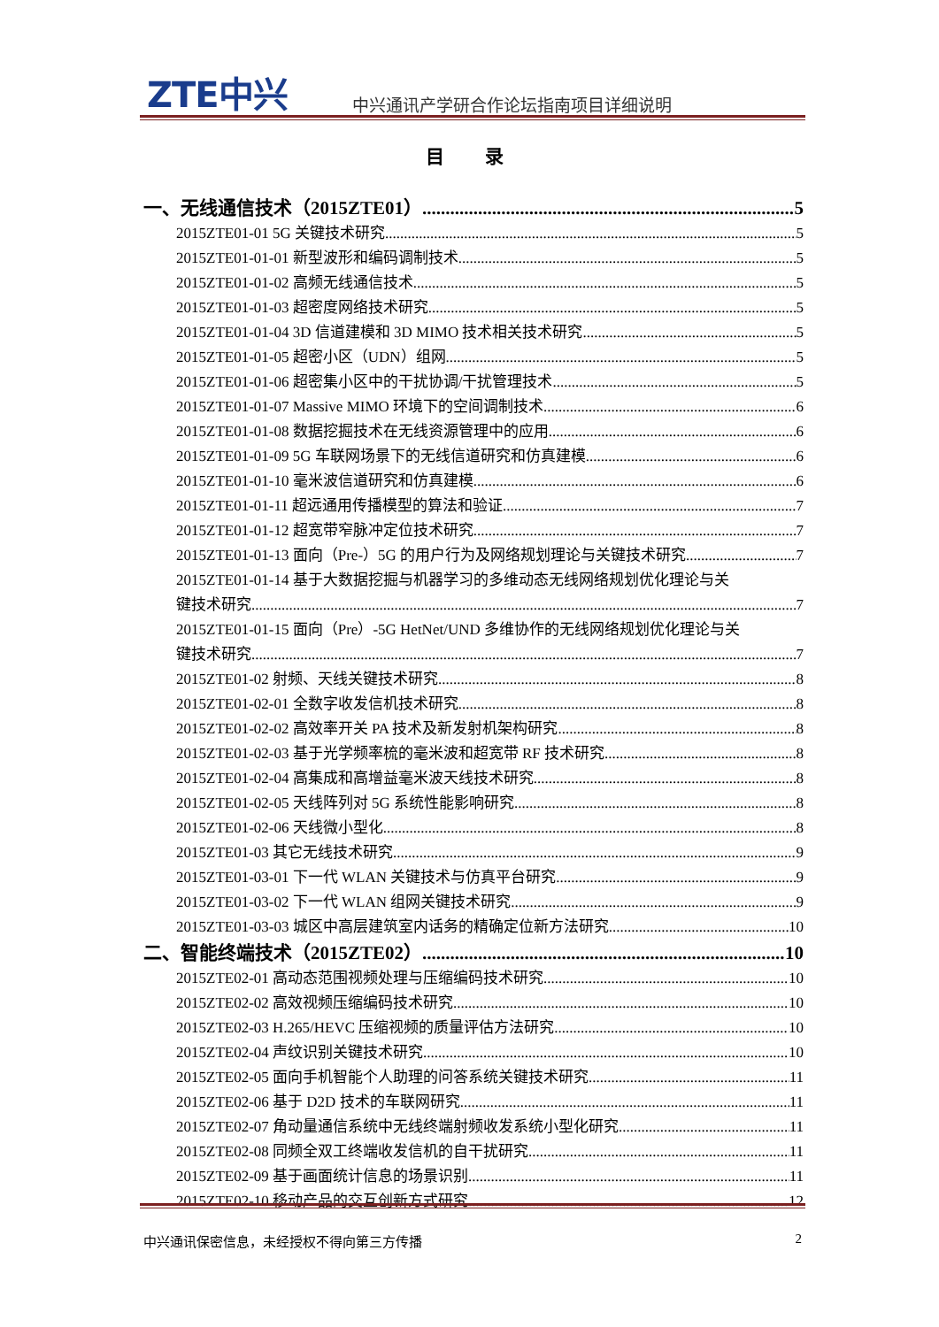ZTE中兴
中兴通讯产学研合作论坛指南项目详细说明
目 录
一、无线通信技术（2015ZTE01） 5
2015ZTE01-01 5G 关键技术研究 5
2015ZTE01-01-01 新型波形和编码调制技术 5
2015ZTE01-01-02 高频无线通信技术 5
2015ZTE01-01-03 超密度网络技术研究 5
2015ZTE01-01-04 3D 信道建模和 3D MIMO 技术相关技术研究 5
2015ZTE01-01-05 超密小区（UDN）组网 5
2015ZTE01-01-06 超密集小区中的干扰协调/干扰管理技术 5
2015ZTE01-01-07 Massive MIMO 环境下的空间调制技术 6
2015ZTE01-01-08 数据挖掘技术在无线资源管理中的应用 6
2015ZTE01-01-09 5G 车联网场景下的无线信道研究和仿真建模 6
2015ZTE01-01-10 毫米波信道研究和仿真建模 6
2015ZTE01-01-11 超远通用传播模型的算法和验证 7
2015ZTE01-01-12 超宽带窄脉冲定位技术研究 7
2015ZTE01-01-13 面向（Pre-）5G 的用户行为及网络规划理论与关键技术研究 7
2015ZTE01-01-14 基于大数据挖掘与机器学习的多维动态无线网络规划优化理论与关
键技术研究 7
2015ZTE01-01-15 面向（Pre）-5G HetNet/UND 多维协作的无线网络规划优化理论与关
键技术研究 7
2015ZTE01-02 射频、天线关键技术研究 8
2015ZTE01-02-01 全数字收发信机技术研究 8
2015ZTE01-02-02 高效率开关 PA 技术及新发射机架构研究 8
2015ZTE01-02-03 基于光学频率梳的毫米波和超宽带 RF 技术研究 8
2015ZTE01-02-04 高集成和高增益毫米波天线技术研究 8
2015ZTE01-02-05 天线阵列对 5G 系统性能影响研究 8
2015ZTE01-02-06 天线微小型化 8
2015ZTE01-03 其它无线技术研究 9
2015ZTE01-03-01 下一代 WLAN 关键技术与仿真平台研究 9
2015ZTE01-03-02 下一代 WLAN 组网关键技术研究 9
2015ZTE01-03-03 城区中高层建筑室内话务的精确定位新方法研究 10
二、智能终端技术（2015ZTE02） 10
2015ZTE02-01 高动态范围视频处理与压缩编码技术研究 10
2015ZTE02-02 高效视频压缩编码技术研究 10
2015ZTE02-03 H.265/HEVC 压缩视频的质量评估方法研究 10
2015ZTE02-04 声纹识别关键技术研究 10
2015ZTE02-05 面向手机智能个人助理的问答系统关键技术研究 11
2015ZTE02-06 基于 D2D 技术的车联网研究 11
2015ZTE02-07 角动量通信系统中无线终端射频收发系统小型化研究 11
2015ZTE02-08 同频全双工终端收发信机的自干扰研究 11
2015ZTE02-09 基于画面统计信息的场景识别 11
2015ZTE02-10 移动产品的交互创新方式研究 12
中兴通讯保密信息，未经授权不得向第三方传播 2